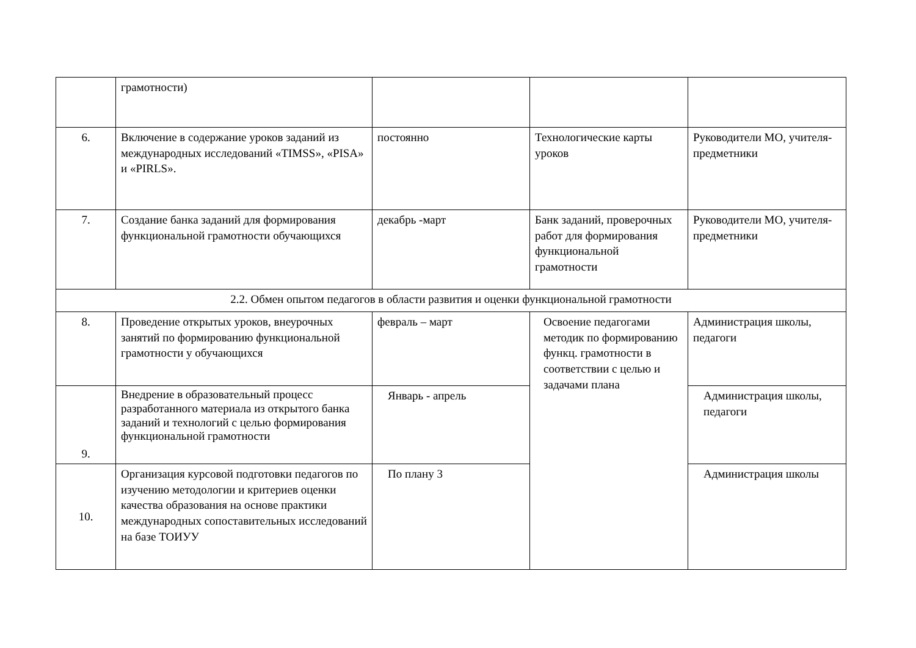| | грамотности) | | | |
| 6. | Включение в содержание уроков заданий из международных исследований «TIMSS», «PISA» и «PIRLS». | постоянно | Технологические карты уроков | Руководители МО, учителя-предметники |
| 7. | Создание банка заданий для формирования функциональной грамотности обучающихся | декабрь -март | Банк заданий, проверочных работ для формирования функциональной грамотности | Руководители МО, учителя-предметники |
| 2.2. Обмен опытом педагогов в области развития и оценки функциональной грамотности | | | | |
| 8. | Проведение открытых уроков, внеурочных занятий по формированию функциональной грамотности у обучающихся | февраль – март | Освоение педагогами методик по формированию функц. грамотности в соответствии с целью и задачами плана | Администрация школы, педагоги |
| 9. | Внедрение в образовательный процесс разработанного материала из открытого банка заданий и технологий с целью формирования функциональной грамотности | Январь - апрель | | Администрация школы, педагоги |
| 10. | Организация курсовой подготовки педагогов по изучению методологии и критериев оценки качества образования на основе практики международных сопоставительных исследований на базе ТОИУУ | По плану 3 | | Администрация школы |